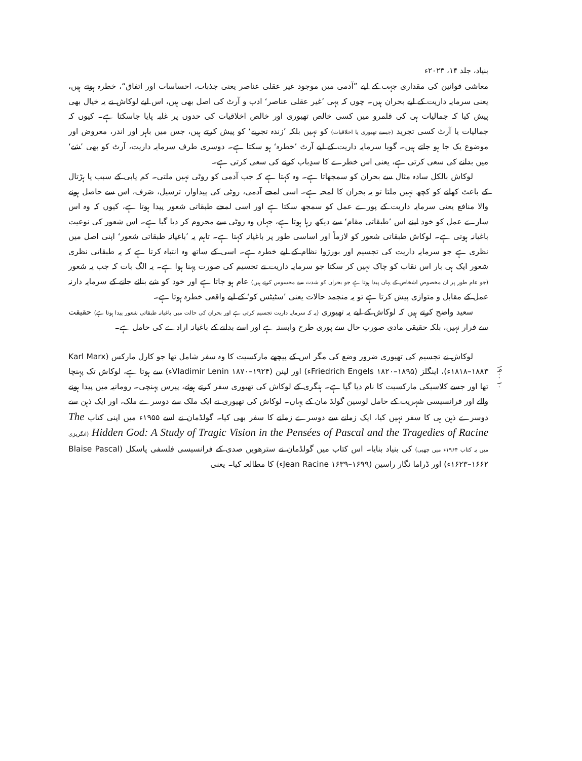بنیاد، جلد ۱۴، ۲۰۲۳ء
معاشی قوانین کی مقداری جہت کے لیے ”آدمی میں موجود غیر عقلی عناصر یعنی جذبات، احساسات اور اتفاق“، خطرہ ہوتے ہیں، یعنی سرمایہ داریت کے لیے بحران ہیں۔ چوں کہ یہی ’غیر عقلی عناصر‘ ادب و آرٹ کی اصل بھی ہیں، اس لیے لوکاش نے یہ خیال بھی پیش کیا کہ جمالیات ہی کی قلمرو میں کسی خالص تھیوری اور خالص اخلاقیات کی حدوں پر غلبہ پایا جاسکتا ہے۔ کیوں کہ جمالیات یا آرٹ کسی تجرید (جیسے تھیوری یا اخلاقیات) کو نہیں بلکہ ’زندہ تجربے‘ کو پیش کرتے ہیں، جس میں باہر اور اندر، معروض اور موضوع یک جا ہو جاتے ہیں۔ گویا سرمایہ داریت کے لیے آرٹ ’خطرہ‘ ہو سکتا ہے۔ دوسری طرف سرمایہ داریت، آرٹ کو بھی ’شے‘ میں بدلنے کی سعی کرتی ہے، یعنی اس خطرے کا سدِباب کرنے کی سعی کرتی ہے۔
لوکاش بالکل سادہ مثال سے بحران کو سمجھاتا ہے۔ وہ کہتا ہے کہ جب آدمی کو روٹی نہیں ملتی۔ کم یابی کے سبب یا ہڑتال کے باعث کھانے کو کچھ نہیں ملتا تو یہ بحران کا لمحہ ہے۔ اسی لمحے آدمی، روٹی کی پیداوار، ترسیل، صَرف، اس سے حاصل ہونے والا منافع یعنی سرمایہ داریت کے پورے عمل کو سمجھ سکتا ہے اور اسی لمحے طبقاتی شعور پیدا ہوتا ہے، کیوں کہ وہ اس سارے عمل کو خود اپنے اس ’طبقاتی مقام‘ سے دیکھ رہا ہوتا ہے، جہاں وہ روٹی سے محروم کر دیا گیا ہے۔ اس شعور کی نوعیت باغیانہ ہوتی ہے۔ لوکاش طبقاتی شعور کو لازماً اور اساسی طور پر باغیانہ کہتا ہے۔ تاہم یہ ’باغیانہ طبقاتی شعور‘ اپنی اصل میں نظری ہے جو سرمایہ داریت کی تجسیم اور بورژوا نظام کے لیے خطرہ ہے۔ اسی کے ساتھ وہ انتباہ کرتا ہے کہ یہ طبقاتی نظری شعور ایک ہی بار اس نقاب کو چاک نہیں کر سکتا جو سرمایہ داریت نے تجسیم کی صورت پہنا ہوا ہے۔ یہ الگ بات کہ جب یہ شعور (جو عام طور پر ان مخصوص اشخاص کے یہاں پیدا ہوتا ہے جو بحران کو شدت سے محسوس کرتے ہیں) عام ہو جاتا ہے اور خود کو شے بنائے جانے کے سرمایہ دارنہ عمل کے مقابل و متوازی پیش کرتا ہے تو یہ منجمد حالات یعنی ’سٹیٹس کو‘ کے لیے واقعی خطرہ ہوتا ہے۔
سعید واضح کرتے ہیں کہ لوکاش کے لیے یہ تھیوری (یہ کہ سرمایہ داریت تجسیم کرتی ہے اور بحران کی حالت میں باغیانہ طبقاتی شعور پیدا ہوتا ہے) حقیقت سے فرار نہیں، بلکہ حقیقی مادی صورتِ حال سے پوری طرح وابستہ ہے اور اسے بدلنے کے باغیانہ ارادے کی حامل ہے۔
لوکاش نے تجسیم کی تھیوری ضرور وضع کی مگر اس کے پیچھے مارکسیت کا وہ سفر شامل تھا جو کارل مارکس (Karl Marx ۱۸۱۸–۱۸۸۳ء)، اینگلز (Friedrich Engels ۱۸۲۰–۱۸۹۵ء) اور لینن (Vladimir Lenin ۱۸۷۰–۱۹۲۴ء) سے ہوتا ہے، لوکاش تک پہنچا تھا اور جسے کلاسیکی مارکسیت کا نام دیا گیا ہے۔ ہنگری کے لوکاش کی تھیوری سفر کرتے ہوئے، پیرس پہنچی۔ رومانیہ میں پیدا ہونے والے اور فرانسیسی شہریت کے حامل لوسین گولڈ مان کے یہاں۔ لوکاش کی تھیوری نے ایک ملک سے دوسرے ملک، اور ایک ذہن سے دوسرے ذہن ہی کا سفر نہیں کیا، ایک زمانے سے دوسرے زمانے کا سفر بھی کیا۔ گولڈمان نے اسے ۱۹۵۵ء میں اپنی کتاب The Hidden God: A Study of Tragic Vision in the Pensées of Pascal and the Tragedies of Racine (انگریزی میں یہ کتاب ۱۹۶۴ء میں چھپی) کی بنیاد بنایا۔ اس کتاب میں گولڈمان نے سترھویں صدی کے فرانسیسی فلسفی پاسکل (Blaise Pascal ۱۶۲۳–۱۶۶۲ء) اور ڈراما نگار راسین (Jean Racine ۱۶۳۹–۱۶۹۹ء) کا مطالعہ کیا۔ یعنی
۱۰ ۱۹۰۰